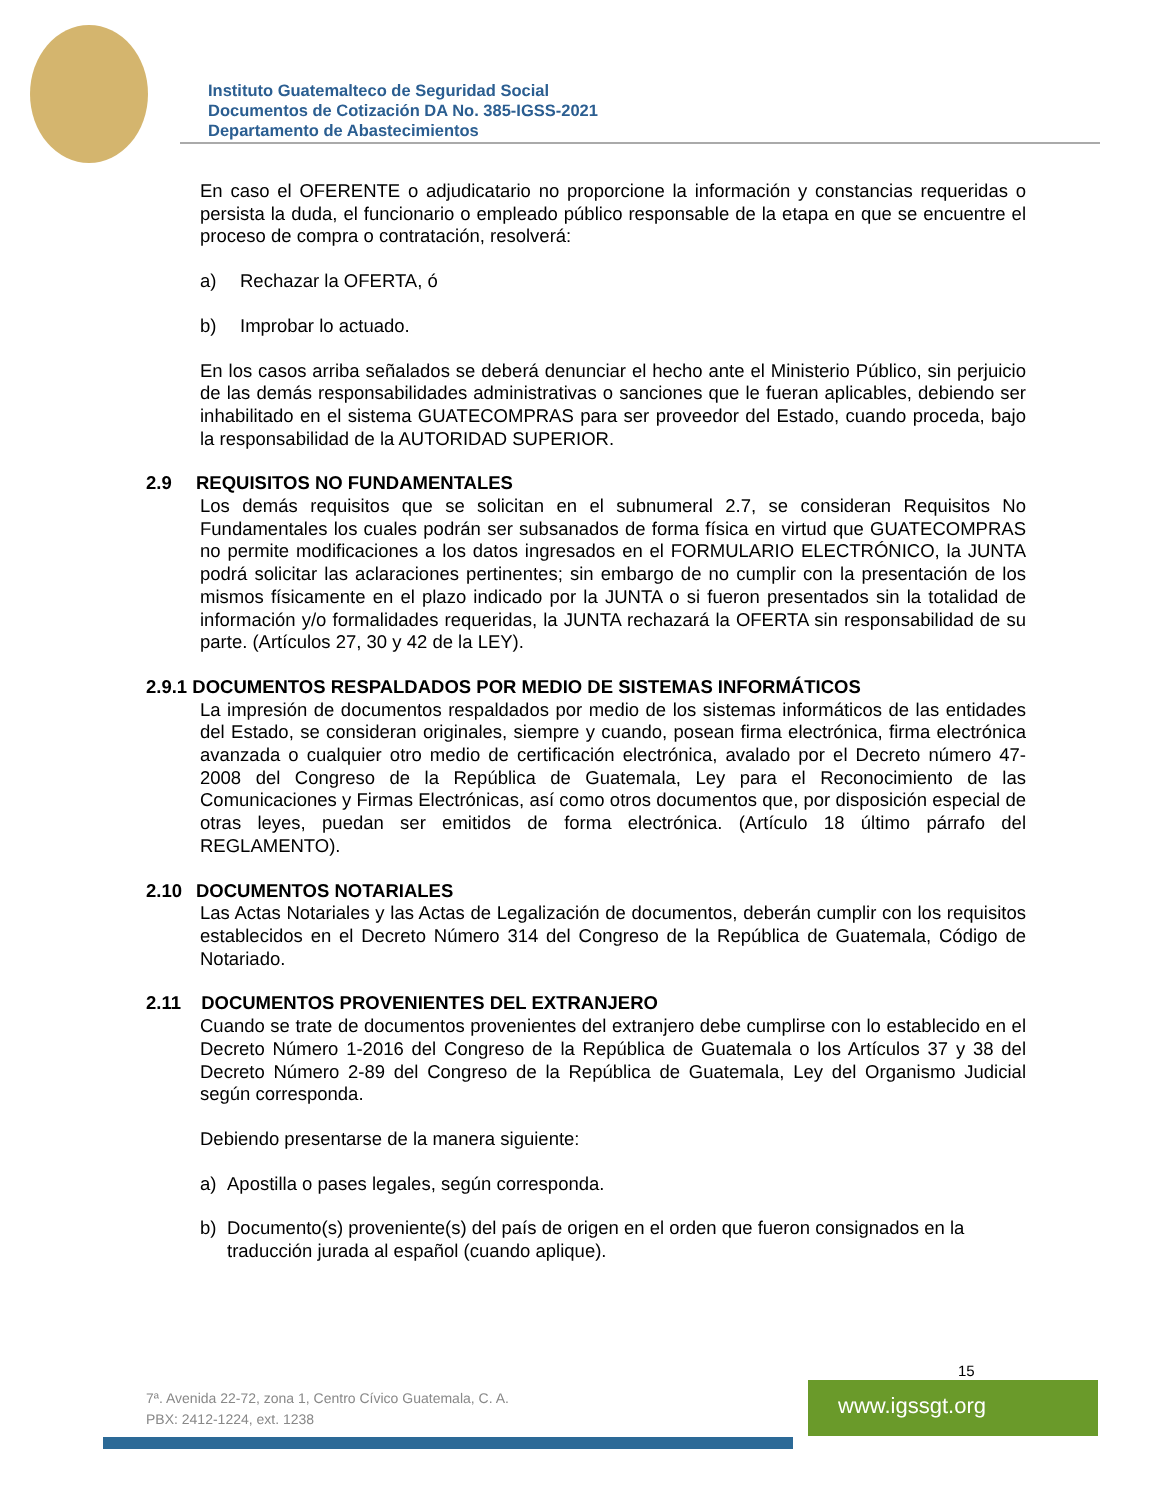Instituto Guatemalteco de Seguridad Social
Documentos de Cotización DA No. 385-IGSS-2021
Departamento de Abastecimientos
En caso el OFERENTE o adjudicatario no proporcione la información y constancias requeridas o persista la duda, el funcionario o empleado público responsable de la etapa en que se encuentre el proceso de compra o contratación, resolverá:
a) Rechazar la OFERTA, ó
b) Improbar lo actuado.
En los casos arriba señalados se deberá denunciar el hecho ante el Ministerio Público, sin perjuicio de las demás responsabilidades administrativas o sanciones que le fueran aplicables, debiendo ser inhabilitado en el sistema GUATECOMPRAS para ser proveedor del Estado, cuando proceda, bajo la responsabilidad de la AUTORIDAD SUPERIOR.
2.9 REQUISITOS NO FUNDAMENTALES
Los demás requisitos que se solicitan en el subnumeral 2.7, se consideran Requisitos No Fundamentales los cuales podrán ser subsanados de forma física en virtud que GUATECOMPRAS no permite modificaciones a los datos ingresados en el FORMULARIO ELECTRÓNICO, la JUNTA podrá solicitar las aclaraciones pertinentes; sin embargo de no cumplir con la presentación de los mismos físicamente en el plazo indicado por la JUNTA o si fueron presentados sin la totalidad de información y/o formalidades requeridas, la JUNTA rechazará la OFERTA sin responsabilidad de su parte. (Artículos 27, 30 y 42 de la LEY).
2.9.1 DOCUMENTOS RESPALDADOS POR MEDIO DE SISTEMAS INFORMÁTICOS
La impresión de documentos respaldados por medio de los sistemas informáticos de las entidades del Estado, se consideran originales, siempre y cuando, posean firma electrónica, firma electrónica avanzada o cualquier otro medio de certificación electrónica, avalado por el Decreto número 47-2008 del Congreso de la República de Guatemala, Ley para el Reconocimiento de las Comunicaciones y Firmas Electrónicas, así como otros documentos que, por disposición especial de otras leyes, puedan ser emitidos de forma electrónica. (Artículo 18 último párrafo del REGLAMENTO).
2.10 DOCUMENTOS NOTARIALES
Las Actas Notariales y las Actas de Legalización de documentos, deberán cumplir con los requisitos establecidos en el Decreto Número 314 del Congreso de la República de Guatemala, Código de Notariado.
2.11 DOCUMENTOS PROVENIENTES DEL EXTRANJERO
Cuando se trate de documentos provenientes del extranjero debe cumplirse con lo establecido en el Decreto Número 1-2016 del Congreso de la República de Guatemala o los Artículos 37 y 38 del Decreto Número 2-89 del Congreso de la República de Guatemala, Ley del Organismo Judicial según corresponda.
Debiendo presentarse de la manera siguiente:
a) Apostilla o pases legales, según corresponda.
b) Documento(s) proveniente(s) del país de origen en el orden que fueron consignados en la traducción jurada al español (cuando aplique).
15
7ª. Avenida 22-72, zona 1, Centro Cívico Guatemala, C. A.
PBX: 2412-1224, ext. 1238
www.igssgt.org